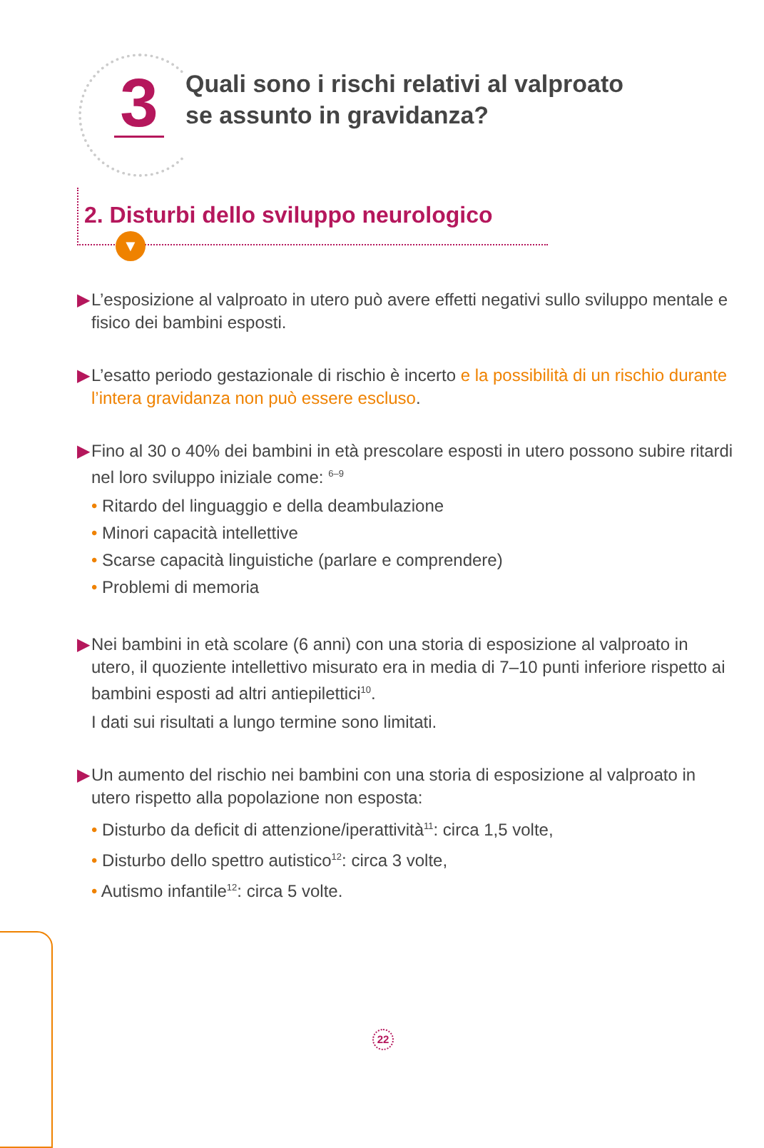3
Quali sono i rischi relativi al valproato
se assunto in gravidanza?
2. Disturbi dello sviluppo neurologico
▼
▶ L’esposizione al valproato in utero può avere effetti negativi sullo sviluppo mentale e fisico dei bambini esposti.
▶ L’esatto periodo gestazionale di rischio è incerto e la possibilità di un rischio durante l’intera gravidanza non può essere escluso.
▶ Fino al 30 o 40% dei bambini in età prescolare esposti in utero possono subire ritardi nel loro sviluppo iniziale come: <sup>6–9</sup>
• Ritardo del linguaggio e della deambulazione
• Minori capacità intellettive
• Scarse capacità linguistiche (parlare e comprendere)
• Problemi di memoria
▶ Nei bambini in età scolare (6 anni) con una storia di esposizione al valproato in utero, il quoziente intellettivo misurato era in media di 7–10 punti inferiore rispetto ai bambini esposti ad altri antiepilettici<sup>10</sup>.
I dati sui risultati a lungo termine sono limitati.
▶ Un aumento del rischio nei bambini con una storia di esposizione al valproato in utero rispetto alla popolazione non esposta:
• Disturbo da deficit di attenzione/iperattività<sup>11</sup>: circa 1,5 volte,
• Disturbo dello spettro autistico<sup>12</sup>: circa 3 volte,
• Autismo infantile<sup>12</sup>: circa 5 volte.
22